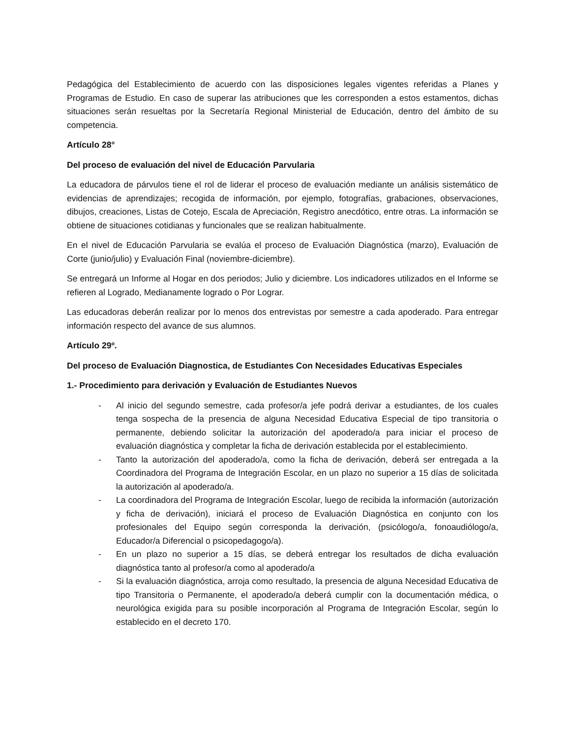Pedagógica del Establecimiento de acuerdo con las disposiciones legales vigentes referidas a Planes y Programas de Estudio. En caso de superar las atribuciones que les corresponden a estos estamentos, dichas situaciones serán resueltas por la Secretaría Regional Ministerial de Educación, dentro del ámbito de su competencia.
Artículo 28°
Del proceso de evaluación del nivel de Educación Parvularia
La educadora de párvulos tiene el rol de liderar el proceso de evaluación mediante un análisis sistemático de evidencias de aprendizajes; recogida de información, por ejemplo, fotografías, grabaciones, observaciones, dibujos, creaciones, Listas de Cotejo, Escala de Apreciación, Registro anecdótico, entre otras. La información se obtiene de situaciones cotidianas y funcionales que se realizan habitualmente.
En el nivel de Educación Parvularia se evalúa el proceso de Evaluación Diagnóstica (marzo), Evaluación de Corte (junio/julio) y Evaluación Final (noviembre-diciembre).
Se entregará un Informe al Hogar en dos periodos; Julio y diciembre. Los indicadores utilizados en el Informe se refieren al Logrado, Medianamente logrado o Por Lograr.
Las educadoras deberán realizar por lo menos dos entrevistas por semestre a cada apoderado. Para entregar información respecto del avance de sus alumnos.
Artículo 29º.
Del proceso de Evaluación Diagnostica, de Estudiantes Con Necesidades Educativas Especiales
1.- Procedimiento para derivación y Evaluación de Estudiantes Nuevos
- Al inicio del segundo semestre, cada profesor/a jefe podrá derivar a estudiantes, de los cuales tenga sospecha de la presencia de alguna Necesidad Educativa Especial de tipo transitoria o permanente, debiendo solicitar la autorización del apoderado/a para iniciar el proceso de evaluación diagnóstica y completar la ficha de derivación establecida por el establecimiento.
- Tanto la autorización del apoderado/a, como la ficha de derivación, deberá ser entregada a la Coordinadora del Programa de Integración Escolar, en un plazo no superior a 15 días de solicitada la autorización al apoderado/a.
- La coordinadora del Programa de Integración Escolar, luego de recibida la información (autorización y ficha de derivación), iniciará el proceso de Evaluación Diagnóstica en conjunto con los profesionales del Equipo según corresponda la derivación, (psicólogo/a, fonoaudiólogo/a, Educador/a Diferencial o psicopedagogo/a).
- En un plazo no superior a 15 días, se deberá entregar los resultados de dicha evaluación diagnóstica tanto al profesor/a como al apoderado/a
- Si la evaluación diagnóstica, arroja como resultado, la presencia de alguna Necesidad Educativa de tipo Transitoria o Permanente, el apoderado/a deberá cumplir con la documentación médica, o neurológica exigida para su posible incorporación al Programa de Integración Escolar, según lo establecido en el decreto 170.